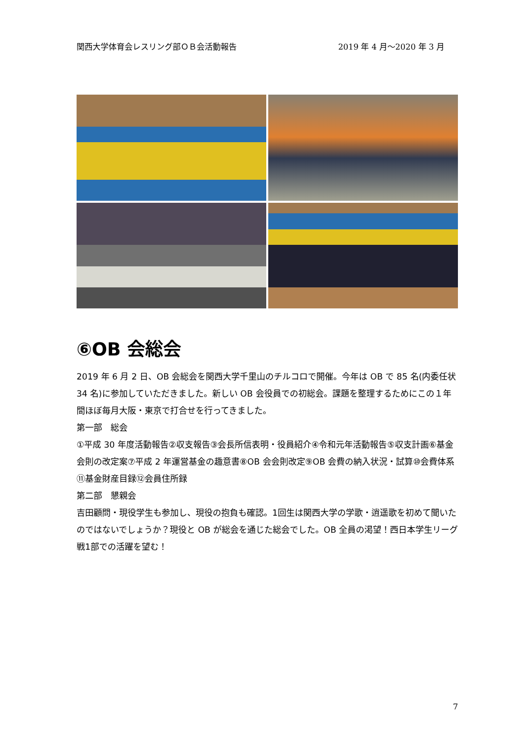関西大学体育会レスリング部ＯＢ会活動報告 2019 年 4 月～2020 年 3 月
⑥OB 会総会
2019 年 6 月 2 日、OB 会総会を関西大学千里山のチルコロで開催。今年は OB で 85 名(内委任状 34 名)に参加していただきました。新しい OB 会役員での初総会。課題を整理するためにこの１年間ほぼ毎月大阪・東京で打合せを行ってきました。
第一部　総会
①平成 30 年度活動報告②収支報告③会長所信表明・役員紹介④令和元年活動報告⑤収支計画⑥基金会則の改定案⑦平成 2 年運営基金の趣意書⑧OB 会会則改定⑨OB 会費の納入状況・試算⑩会費体系⑪基金財産目録⑫会員住所録
第二部　懇親会
吉田顧問・現役学生も参加し、現役の抱負も確認。1回生は関西大学の学歌・逍遥歌を初めて聞いたのではないでしょうか？現役と OB が総会を通じた総会でした。OB 全員の渇望！西日本学生リーグ戦1部での活躍を望む！
7